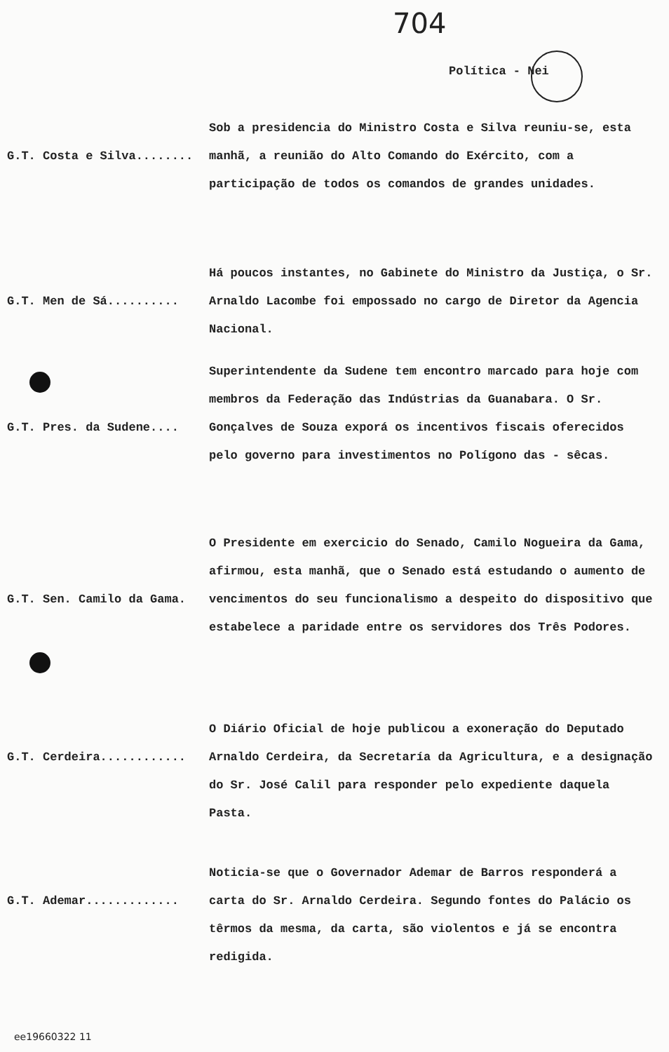704
Política - Nei
G.T. Costa e Silva........ Sob a presidencia do Ministro Costa e Silva reuniu-se, esta manhã, a reunião do Alto Comando do Exército, com a participação de todos os comandos de grandes unidades.
G.T. Men de Sá.......... Há poucos instantes, no Gabinete do Ministro da Justiça, o Sr. Arnaldo Lacombe foi empossado no cargo de Diretor da Agencia Nacional.
G.T. Pres. da Sudene.... Superintendente da Sudene tem encontro marcado para hoje com membros da Federação das Indústrias da Guanabara. O Sr. Gonçalves de Souza exporá os incentivos fiscais oferecidos pelo governo para investimentos no Polígono das - sêcas.
G.T. Sen. Camilo da Gama. O Presidente em exercicio do Senado, Camilo Nogueira da Gama, afirmou, esta manhã, que o Senado está estudando o aumento de vencimentos do seu funcionalismo a despeito do dispositivo que estabelece a paridade entre os servidores dos Três Podores.
G.T. Cerdeira............ O Diário Oficial de hoje publicou a exoneração do Deputado Arnaldo Cerdeira, da Secretaría da Agricultura, e a designação do Sr. José Calil para responder pelo expediente daquela Pasta.
G.T. Ademar............. Noticia-se que o Governador Ademar de Barros responderá a carta do Sr. Arnaldo Cerdeira. Segundo fontes do Palácio os têrmos da mesma, da carta, são violentos e já se encontra redigida.
ee19660322 11